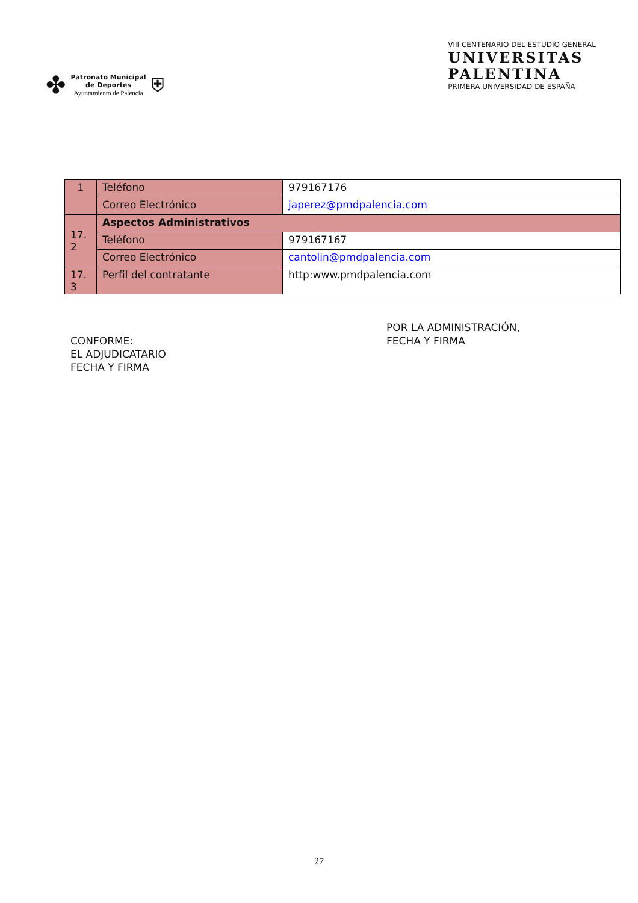✤
Patronato Municipal
de Deportes
Ayuntamiento de Palencia
⛨
VIII CENTENARIO DEL ESTUDIO GENERAL
UNIVERSITAS
PALENTINA
PRIMERA UNIVERSIDAD DE ESPAÑA
| 1 | Teléfono | 979167176 |
| | Correo Electrónico | japerez@pmdpalencia.com |
| 17. 2 | Aspectos Administrativos | |
| | Teléfono | 979167167 |
| | Correo Electrónico | cantolin@pmdpalencia.com |
| 17. 3 | Perfil del contratante | http:www.pmdpalencia.com |
CONFORME:
EL ADJUDICATARIO
FECHA Y FIRMA
POR LA ADMINISTRACIÓN,
FECHA Y FIRMA
27